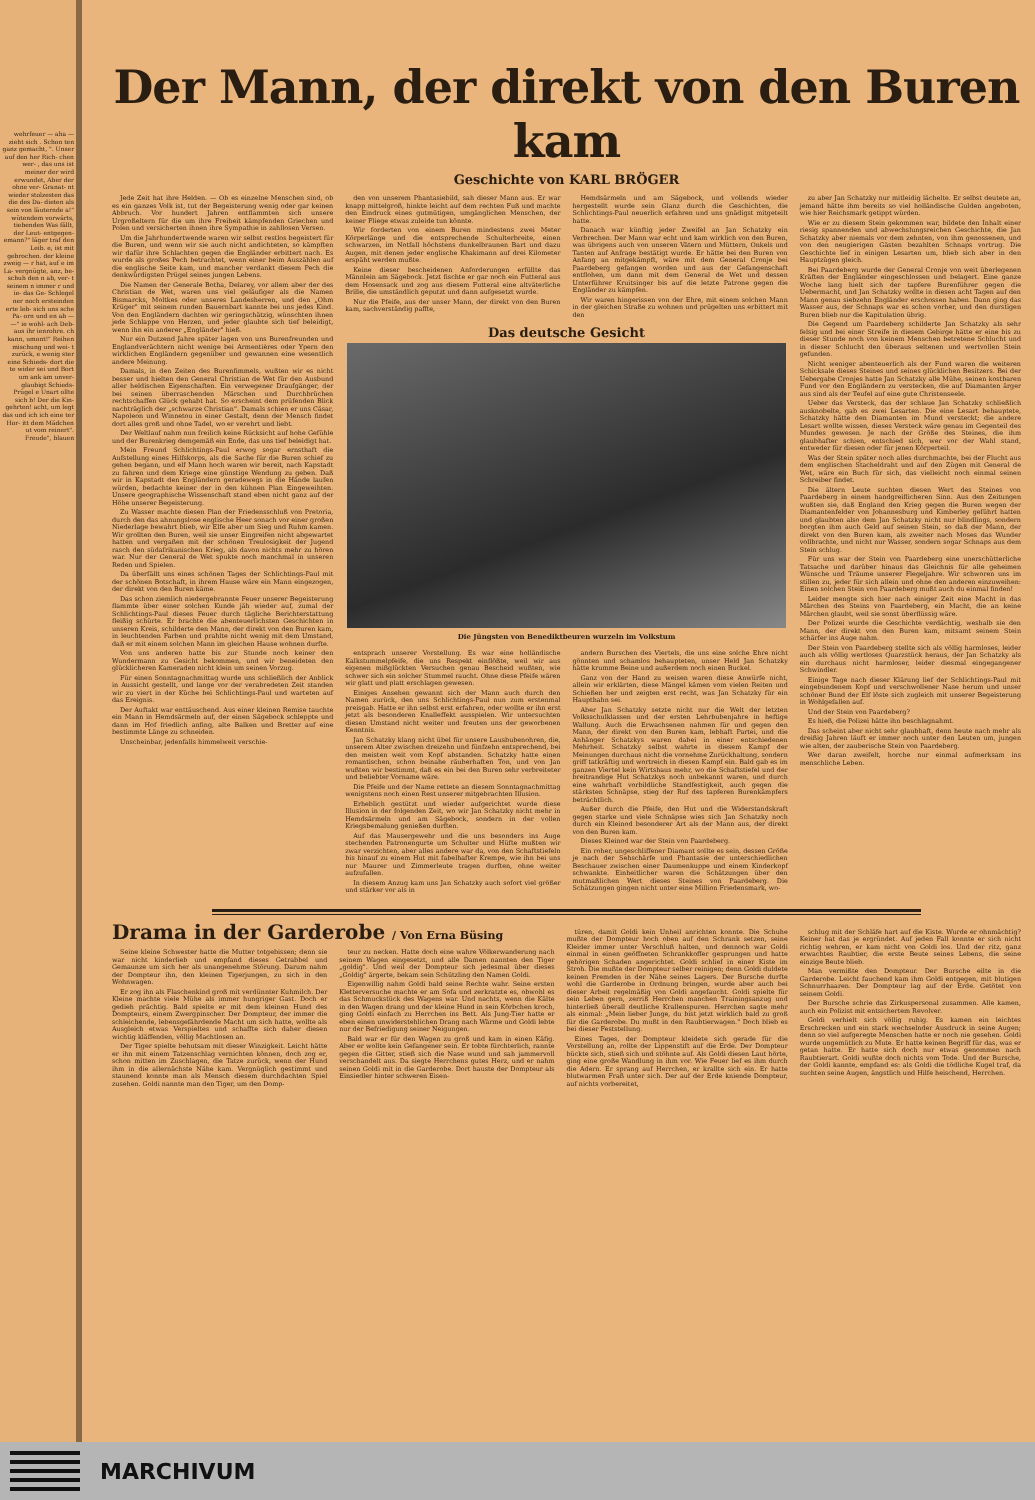wehrfeuer — aha — zieht sich . Schon ten ganz gemacht, ". Unser auf den her Rich- chen wer- , das uns ist meiner der wird erwundet, Aber der ohne ver- Granat- nt wieder stolzesten das die des Da- dieten als sein von läuternde a!" wütendem vorwärts, tiebenden Was fällt, der Leut- entgegen- emann?" läger traf den Leib. e, ist mit gebrochen. der kleine zweig — r hat, auf e im La- vergnügte, anz, be- schuh den n ab, ver- t seinem n immer r und ie- das Ge- Schlegel ner noch ersteinden erte leb- sich uns sche Pa- orn und en ab — —" ie wohl- ach Deb- aus ihr ienrohre. ch kann, umont!" Reihen mischung und wei- t zurück, e wenig ster eine Schieds- dort die te wider sei und Bort um ank am unver- glaubigt Schieds- Prügel e Unart ollte sich b! Der die Kin- gehrten! acht, um legt das und ich ich eine ter Hor- itt dem Mädchen ut vom reinert". Freude", blauen
Der Mann, der direkt von den Buren kam
Geschichte von KARL BRÖGER
Jede Zeit hat ihre Helden. — Ob es einzelne Menschen sind, ob es ein ganzes Volk ist, tut der Begeisterung wenig oder gar keinen Abbruch. Vor hundert Jahren entflammten sich unsere Urgroßeltern für die um ihre Freiheit kämpfenden Griechen und Polen und versicherten ihnen ihre Sympathie in zahllosen Versen.
Um die Jahrhundertwende waren wir selbst restlos begeistert für die Buren, und wenn wir sie auch nicht andichteten, so kämpften wir dafür ihre Schlachten gegen die Engländer erbittert nach. Es wurde als großes Pech betrachtet, wenn einer beim Auszählen auf die englische Seite kam, und mancher verdankt diesem Pech die denkwürdigsten Prügel seines jungen Lebens.
Die Namen der Generale Botha, Delarey, vor allem aber der des Christian de Wet, waren uns viel geläufiger als die Namen Bismarcks, Moltkes oder unseres Landesherren, und den „Ohm Krüger" mit seinem runden Bauernbart kannte bei uns jedes Kind. Von den Engländern dachten wir geringschätzig, wünschten ihnen jede Schlappe von Herzen, und jeder glaubte sich tief beleidigt, wenn ihn ein anderer „Engländer" hieß.
Nur ein Dutzend Jahre später lagen von uns Burenfreunden und Englandverächtern nicht wenige bei Armentières oder Ypern den wirklichen Engländern gegenüber und gewannen eine wesentlich andere Meinung.
Damals, in den Zeiten des Burenfimmels, wußten wir es nicht besser und hielten den General Christian de Wet für den Ausbund aller heldischen Eigenschaften. Ein verwegener Draufgänger, der bei seinen überraschenden Märschen und Durchbrüchen rechtschaffen Glück gehabt hat. So erscheint dem prüfenden Blick nachträglich der „schwarze Christian". Damals schien er uns Cäsar, Napoleon und Winnetou in einer Gestalt, denn der Mensch findet dort alles groß und ohne Tadel, wo er verehrt und liebt.
Der Weltlauf nahm nun freilich keine Rücksicht auf hohe Gefühle und der Burenkrieg demgemäß ein Ende, das uns tief beleidigt hat.
Mein Freund Schlichtings-Paul erwog sogar ernsthaft die Aufstellung eines Hilfskorps, als die Sache für die Buren schief zu gehen begann, und elf Mann hoch waren wir bereit, nach Kapstadt zu fahren und dem Kriege eine günstige Wendung zu geben. Daß wir in Kapstadt den Engländern geradewegs in die Hände laufen würden, bedachte keiner der in den kühnen Plan Eingeweihten. Unsere geographische Wissenschaft stand eben nicht ganz auf der Höhe unserer Begeisterung.
Zu Wasser machte diesen Plan der Friedensschluß von Pretoria, durch den das ahnungslose englische Heer sonach vor einer großen Niederlage bewahrt blieb, wir Elfe aber um Sieg und Ruhm kamen. Wir grollten den Buren, weil sie unser Eingreifen nicht abgewartet hatten und vergaßen mit der schönen Treulosigkeit der Jugend rasch den südafrikanischen Krieg, als davon nichts mehr zu hören war. Nur der General de Wet spukte noch manchmal in unseren Reden und Spielen.
Da überfällt uns eines schönen Tages der Schlichtings-Paul mit der schönen Botschaft, in ihrem Hause wäre ein Mann eingezogen, der direkt von den Buren käme.
Das schon ziemlich niedergebrannte Feuer unserer Begeisterung flammte über einer solchen Kunde jäh wieder auf, zumal der Schlichtings-Paul dieses Feuer durch tägliche Berichterstattung fleißig schürte. Er brachte die abenteuerlichsten Geschichten in unseren Kreis, schilderte den Mann, der direkt von den Buren kam, in leuchtenden Farben und prahlte nicht wenig mit dem Umstand, daß er mit einem solchen Mann im gleichen Hause wohnen durfte.
Von uns anderen hatte bis zur Stunde noch keiner den Wundermann zu Gesicht bekommen, und wir beneideten den glücklicheren Kameraden nicht klein um seinen Vorzug.
Für einen Sonntagnachmittag wurde uns schließlich der Anblick in Aussicht gestellt, und lange vor der verabredeten Zeit standen wir zu viert in der Küche bei Schlichtings-Paul und warteten auf das Ereignis.
Der Auftakt war enttäuschend. Aus einer kleinen Remise tauchte ein Mann in Hemdsärmeln auf, der einen Sägebock schleppte und dann im Hof friedlich anfing, alte Balken und Bretter auf eine bestimmte Länge zu schneiden.
Unscheinbar, jedenfalls himmelweit verschie-
den von unserem Phantasiebild, sah dieser Mann aus. Er war knapp mittelgroß, hinkte leicht auf dem rechten Fuß und machte den Eindruck eines gutmütigen, umgänglichen Menschen, der keiner Fliege etwas zuleide tun könnte.
Wir forderten von einem Buren mindestens zwei Meter Körperlänge und die entsprechende Schulterbreite, einen schwarzen, im Notfall höchstens dunkelbraunen Bart und dazu Augen, mit denen jeder englische Khakimann auf drei Kilometer erspäht werden mußte.
Keine dieser bescheidenen Anforderungen erfüllte das Männlein am Sägebock. Jetzt fischte er gar noch ein Futteral aus dem Hosensack und zog aus diesem Futteral eine altväterliche Brille, die umständlich geputzt und dann aufgesetzt wurde.
Nur die Pfeife, aus der unser Mann, der direkt von den Buren kam, sachverständig paffte,
Hemdsärmeln und am Sägebock, und vollends wieder hergestellt wurde sein Glanz durch die Geschichten, die Schlichtings-Paul neuerlich erfahren und uns gnädigst mitgeteilt hatte.
Danach war künftig jeder Zweifel an Jan Schatzky ein Verbrechen. Der Mann war echt und kam wirklich von den Buren, was übrigens auch von unseren Vätern und Müttern, Onkels und Tanten auf Anfrage bestätigt wurde. Er hätte bei den Buren von Anfang an mitgekämpft, wäre mit dem General Cronje bei Paardeberg gefangen worden und aus der Gefangenschaft entflohen, um dann mit dem General de Wet und dessen Unterführer Kruitsinger bis auf die letzte Patrone gegen die Engländer zu kämpfen.
Wir waren hingerissen von der Ehre, mit einem solchen Mann in der gleichen Straße zu wohnen und prügelten uns erbittert mit den
Das deutsche Gesicht
Die Jüngsten von Benediktbeuren wurzeln im Volkstum
entsprach unserer Vorstellung. Es war eine holländische Kalkstummelpfeife, die uns Respekt einflößte, weil wir aus eigenen mißglückten Versuchen genau Bescheid wußten, wie schwer sich ein solcher Stummel raucht. Ohne diese Pfeife wären wir glatt und platt erschlagen gewesen.
Einiges Ansehen gewannt sich der Mann auch durch den Namen zurück, den uns Schlichtings-Paul nun zum erstenmal preisgab. Hatte er ihn selbst erst erfahren, oder wollte er ihn erst jetzt als besonderen Knalleffekt ausspielen. Wir untersuchten diesen Umstand nicht weiter und freuten uns der geworbenen Kenntnis.
Jan Schatzky klang nicht übel für unsere Lausbubenohren, die, unserem Alter zwischen dreizehn und fünfzehn entsprechend, bei den meisten weit vom Kopf abstanden. Schatzky hatte einen romantischen, schon beinahe räuberhaften Ton, und von Jan wußten wir bestimmt, daß es ein bei den Buren sehr verbreiteter und beliebter Vorname wäre.
Die Pfeife und der Name rettete an diesem Sonntagnachmittag wenigstens noch einen Rest unserer mitgebrachten Illusion.
Erheblich gestützt und wieder aufgerichtet wurde diese Illusion in der folgenden Zeit, wo wir Jan Schatzky nicht mehr in Hemdsärmeln und am Sägebock, sondern in der vollen Kriegsbemalung genießen durften.
Auf das Mausergewehr und die uns besonders ins Auge stechenden Patronengurte um Schulter und Hüfte mußten wir zwar verzichten, aber alles andere war da, von den Schaftstiefeln bis hinauf zu einem Hut mit fabelhafter Krempe, wie ihn bei uns nur Maurer und Zimmerleute tragen durften, ohne weiter aufzufallen.
In diesem Anzug kam uns Jan Schatzky auch sofort viel größer und stärker vor als in
andern Burschen des Viertels, die uns eine solche Ehre nicht gönnten und schamlos behaupteten, unser Held Jan Schatzky hätte krumme Beine und außerdem noch einen Buckel.
Ganz von der Hand zu weisen waren diese Anwürfe nicht, allein wir erklärten, diese Mängel kämen vom vielen Reiten und Schießen her und zeigten erst recht, was Jan Schatzky für ein Haupthahn sei.
Aber Jan Schatzky setzte nicht nur die Welt der letzten Volksschulklassen und der ersten Lehrbubenjahre in heftige Wallung. Auch die Erwachsenen nahmen für und gegen den Mann, der direkt von den Buren kam, lebhaft Partei, und die Anhänger Schatzkys waren dabei in einer entschiedenen Mehrheit. Schatzky selbst wahrte in diesem Kampf der Meinungen durchaus nicht die vornehme Zurückhaltung, sondern griff tatkräftig und wortreich in diesen Kampf ein. Bald gab es im ganzen Viertel kein Wirtshaus mehr, wo die Schaftstiefel und der breitrandige Hut Schatzkys noch unbekannt waren, und durch eine wahrhaft vorbildliche Standfestigkeit, auch gegen die stärksten Schnäpse, stieg der Ruf des tapferen Burenkämpfers beträchtlich.
Außer durch die Pfeife, den Hut und die Widerstandskraft gegen starke und viele Schnäpse wies sich Jan Schatzky noch durch ein Kleinod besonderer Art als der Mann aus, der direkt von den Buren kam.
Dieses Kleinod war der Stein von Paardeberg.
Ein roher, ungeschliffener Diamant sollte es sein, dessen Größe je nach der Sehschärfe und Phantasie der unterschiedlichen Beschauer zwischen einer Daumenkuppe und einem Kinderkopf schwankte. Einheitlicher waren die Schätzungen über den mutmaßlichen Wert dieses Steines von Paardeberg. Die Schätzungen gingen nicht unter eine Million Friedensmark, wo-
zu aber Jan Schatzky nur mitleidig lächelte. Er selbst deutete an, jemand hätte ihm bereits so viel holländische Gulden angeboten, wie hier Reichsmark getippt würden.
Wie er zu diesem Stein gekommen war, bildete den Inhalt einer riesig spannenden und abwechslungsreichen Geschichte, die Jan Schatzky aber niemals vor dem zehnten, von ihm genossenen, und von den neugierigen Gästen bezahlten Schnaps vortrug. Die Geschichte lief in einigen Lesarten um, blieb sich aber in den Hauptzügen gleich.
Bei Paardeberg wurde der General Cronje von weit überlegenen Kräften der Engländer eingeschlossen und belagert. Eine ganze Woche lang hielt sich der tapfere Burenführer gegen die Uebermacht, und Jan Schatzky wollte in diesen acht Tagen auf den Mann genau siebzehn Engländer erschossen haben. Dann ging das Wasser aus, der Schnaps war es schon vorher, und den durstigen Buren blieb nur die Kapitulation übrig.
Die Gegend um Paardeberg schilderte Jan Schatzky als sehr felsig und bei einer Streife in diesem Gebirge hätte er eine bis zu dieser Stunde noch von keinem Menschen betretene Schlucht und in dieser Schlucht den überaus seltenen und wertvollen Stein gefunden.
Nicht weniger abenteuerlich als der Fund waren die weiteren Schicksale dieses Steines und seines glücklichen Besitzers. Bei der Uebergabe Cronjes hatte Jan Schatzky alle Mühe, seinen kostbaren Fund vor den Engländern zu verstecken, die auf Diamanten ärger aus sind als der Teufel auf eine gute Christenseele.
Ueber das Versteck, das der schlaue Jan Schatzky schließlich ausknobelte, gab es zwei Lesarten. Die eine Lesart behauptete, Schatzky hätte den Diamanten im Mund versteckt; die andere Lesart wollte wissen, dieses Versteck wäre genau im Gegenteil des Mundes gewesen. Je nach der Größe des Steines, die ihm glaubhafter schien, entschied sich, wer vor der Wahl stand, entweder für diesen oder für jenen Körperteil.
Was der Stein später noch alles durchmachte, bei der Flucht aus dem englischen Stacheldraht und auf den Zügen mit General de Wet, wäre ein Buch für sich, das vielleicht noch einmal seinen Schreiber findet.
Die ältern Leute suchten diesen Wert des Steines von Paardeberg in einem handgreiflicheren Sinn. Aus den Zeitungen wußten sie, daß England den Krieg gegen die Buren wegen der Diamantenfelder von Johannesburg und Kimberley geführt hatten und glaubten also dem Jan Schatzky nicht nur blindlings, sondern borgten ihm auch Geld auf seinen Stein, so daß der Mann, der direkt von den Buren kam, als zweiter nach Moses das Wunder vollbrachte, und nicht nur Wasser, sondern sogar Schnaps aus dem Stein schlug.
Für uns war der Stein von Paardeberg eine unerschütterliche Tatsache und darüber hinaus das Gleichnis für alle geheimen Wünsche und Träume unserer Flegeljahre. Wir schworen uns im stillen zu, jeder für sich allein und ohne den anderen einzuweihen: Einen solchen Stein von Paardeberg mußt auch du einmal finden!
Leider mengte sich hier nach einiger Zeit eine Macht in das Märchen des Steins von Paardeberg, ein Macht, die an keine Märchen glaubt, weil sie sonst überflüssig wäre.
Der Polizei wurde die Geschichte verdächtig, weshalb sie den Mann, der direkt von den Buren kam, mitsamt seinem Stein schärfer ins Auge nahm.
Der Stein von Paardeberg stellte sich als völlig harmloses, leider auch als völlig wertloses Quarzstück heraus, der Jan Schatzky als ein durchaus nicht harmloser, leider diesmal eingegangener Schwindler.
Einige Tage nach dieser Klärung lief der Schlichtings-Paul mit eingebundenem Kopf und verschwollener Nase herum und unser schöner Bund der Elf löste sich zugleich mit unserer Begeisterung in Wohlgefallen auf.
Und der Stein von Paardeberg?
Es hieß, die Polizei hätte ihn beschlagnahmt.
Das scheint aber nicht sehr glaubhaft, denn heute nach mehr als dreißig Jahren läuft er immer noch unter den Leuten um, jungen wie alten, der zauberische Stein von Paardeberg.
Wer daran zweifelt, horche nur einmal aufmerksam ins menschliche Leben.
Drama in der Garderobe / Von Erna Büsing
Seine kleine Schwester hatte die Mutter totgebissen; denn sie war nicht kinderlieb und empfand dieses Getrabbel und Gemaunze um sich her als unangenehme Störung. Darum nahm der Dompteur ihn, den kleinen Tigerjungen, zu sich in den Wohnwagen.
Er zog ihn als Flaschenkind groß mit verdünnter Kuhmilch. Der Kleine machte viele Mühe als immer hungriger Gast. Doch er gedieh prächtig. Bald spielte er mit dem kleinen Hund des Dompteurs, einem Zwergpinscher. Der Dompteur, der immer die schleichende, lebensgefährdende Macht um sich hatte, wollte als Ausgleich etwas Verspieltes und schaffte sich daher diesen wichtig kläffenden, völlig Machtlosen an.
Der Tiger spielte behutsam mit dieser Winzigkeit. Leicht hätte er ihn mit einem Tatzenschlag vernichten können, doch zog er, schon mitten im Zuschlagen, die Tatze zurück, wenn der Hund ihm in die allernächste Nähe kam. Vergnüglich gestimmt und staunend konnte man als Mensch diesem durchdachten Spiel zusehen. Goldi nannte man den Tiger, um den Domp-
teur zu necken. Hatte doch eine wahre Völkerwanderung nach seinem Wagen eingesetzt, und alle Damen nannten den Tiger „goldig". Und weil der Dompteur sich jedesmal über dieses „Goldig" ärgerte, bekam sein Schützling den Namen Goldi.
Eigenwillig nahm Goldi bald seine Rechte wahr. Seine ersten Kletterversuche machte er am Sofa und zerkratzte es, obwohl es das Schmuckstück des Wagens war. Und nachts, wenn die Kälte in den Wagen drang und der kleine Hund in sein Körbchen kroch, ging Goldi einfach zu Herrchen ins Bett. Als Jung-Tier hatte er eben einen unwiderstehlichen Drang nach Wärme und Goldi lebte nur der Befriedigung seiner Neigungen.
Bald war er für den Wagen zu groß und kam in einen Käfig. Aber er wollte kein Gefangener sein. Er tobte fürchterlich, rannte gegen die Gitter, stieß sich die Nase wund und sah jammervoll verschandelt aus. Da siegte Herrchens gutes Herz, und er nahm seinen Goldi mit in die Garderobe. Dort hauste der Dompteur als Einsiedler hinter schweren Eisen-
türen, damit Goldi kein Unheil anrichten konnte. Die Schuhe mußte der Dompteur hoch oben auf den Schrank setzen, seine Kleider immer unter Verschluß halten, und dennoch war Goldi einmal in einen geöffneten Schrankkoffer gesprungen und hatte gehörigen Schaden angerichtet. Goldi schlief in einer Kiste im Stroh. Die mußte der Dompteur selber reinigen; denn Goldi duldete keinen Fremden in der Nähe seines Lagers. Der Bursche durfte wohl die Garderobe in Ordnung bringen, wurde aber auch bei dieser Arbeit regelmäßig von Goldi angefaucht. Goldi spielte für sein Leben gern, zerriß Herrchen manchen Trainingsanzug und hinterließ überall deutliche Krallenspuren. Herrchen sagte mehr als einmal: „Mein lieber Junge, du bist jetzt wirklich bald zu groß für die Garderobe. Du mußt in den Raubtierwagen." Doch blieb es bei dieser Feststellung.
Eines Tages, der Dompteur kleidete sich gerade für die Vorstellung an, rollte der Lippenstift auf die Erde. Der Dompteur bückte sich, stieß sich und stöhnte auf. Als Goldi diesen Laut hörte, ging eine große Wandlung in ihm vor. Wie Feuer lief es ihm durch die Adern. Er sprang auf Herrchen, er krallte sich ein. Er hatte blutwarmen Fraß unter sich. Der auf der Erde kniende Dompteur, auf nichts vorbereitet,
schlug mit der Schläfe hart auf die Kiste. Wurde er ohnmächtig? Keiner hat das je ergründet. Auf jeden Fall konnte er sich nicht richtig wehren, er kam nicht von Goldi los. Und der ritz, ganz erwachtes Raubtier, die erste Beute seines Lebens, die seine einzige Beute blieb.
Man vermißte den Dompteur. Der Bursche eilte in die Garderobe. Leicht fauchend kam ihm Goldi entgegen, mit blutigen Schnurrhaaren. Der Dompteur lag auf der Erde. Getötet von seinem Goldi.
Der Bursche schrie das Zirkuspersonal zusammen. Alle kamen, auch ein Polizist mit entsichertem Revolver.
Goldi verhielt sich völlig ruhig. Es kamen ein leichtes Erschrecken und ein stark wechselnder Ausdruck in seine Augen; denn so viel aufgeregte Menschen hatte er noch nie gesehen. Goldi wurde ungemütlich zu Mute. Er hatte keinen Begriff für das, was er getan hatte. Er hatte sich doch nur etwas genommen nach Raubtierart. Goldi wußte doch nichts vom Tode. Und der Bursche, der Goldi kannte, empfand es: als Goldi die tödliche Kugel traf, da suchten seine Augen, ängstlich und Hilfe heischend, Herrchen.
MARCHIVUM